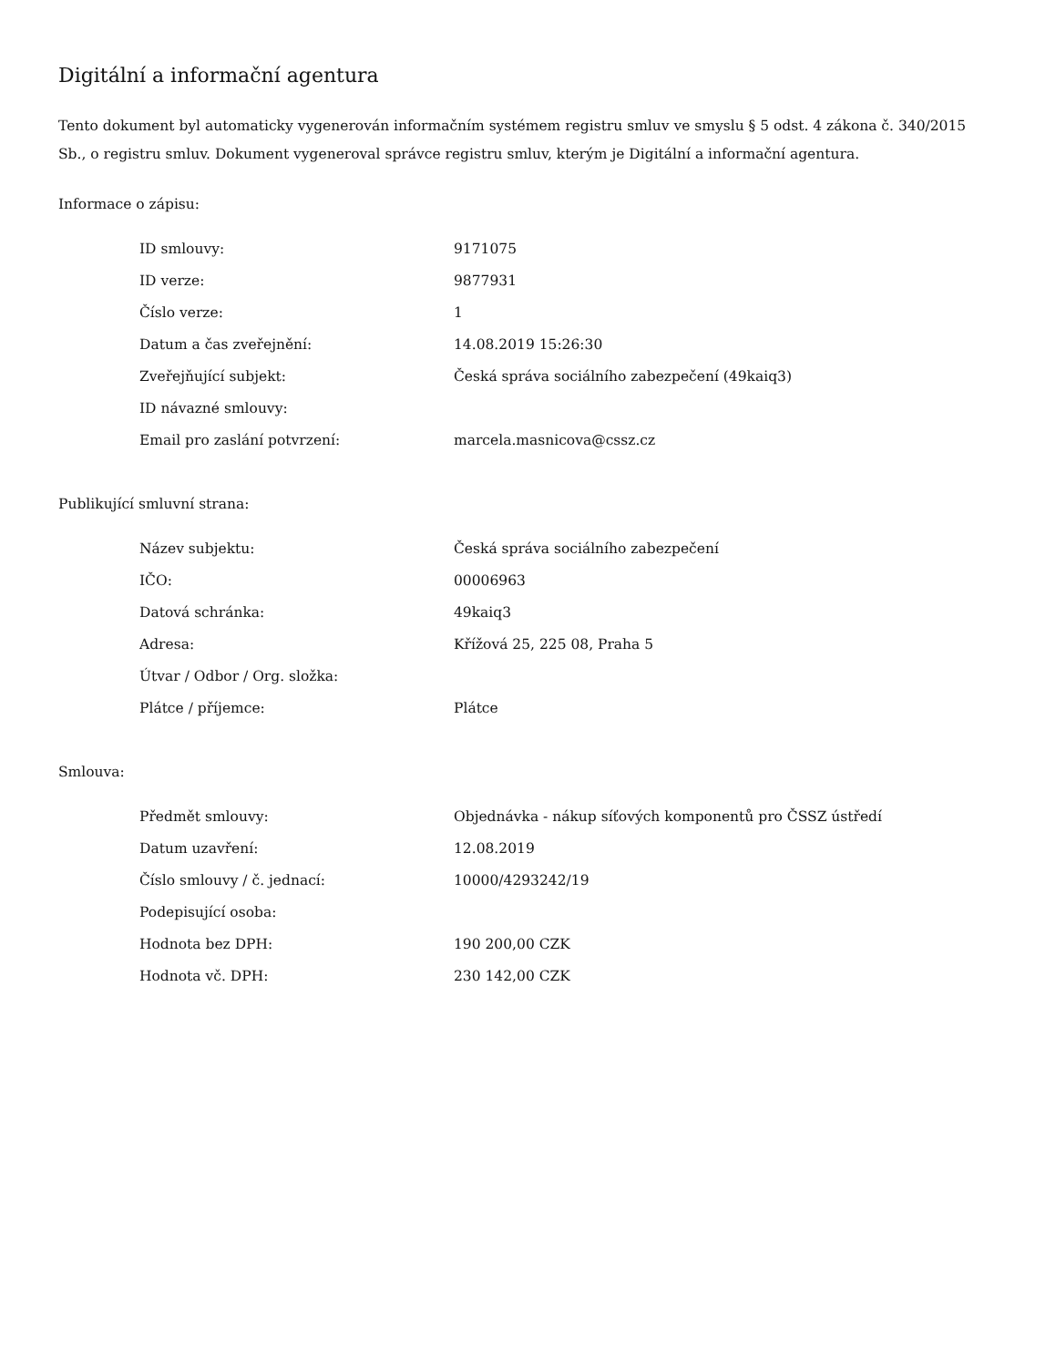Digitální a informační agentura
Tento dokument byl automaticky vygenerován informačním systémem registru smluv ve smyslu § 5 odst. 4 zákona č. 340/2015 Sb., o registru smluv. Dokument vygeneroval správce registru smluv, kterým je Digitální a informační agentura.
Informace o zápisu:
| ID smlouvy: | 9171075 |
| ID verze: | 9877931 |
| Číslo verze: | 1 |
| Datum a čas zveřejnění: | 14.08.2019 15:26:30 |
| Zveřejňující subjekt: | Česká správa sociálního zabezpečení (49kaiq3) |
| ID návazné smlouvy: | |
| Email pro zaslání potvrzení: | marcela.masnicova@cssz.cz |
Publikující smluvní strana:
| Název subjektu: | Česká správa sociálního zabezpečení |
| IČO: | 00006963 |
| Datová schránka: | 49kaiq3 |
| Adresa: | Křížová 25, 225 08, Praha 5 |
| Útvar / Odbor / Org. složka: | |
| Plátce / příjemce: | Plátce |
Smlouva:
| Předmět smlouvy: | Objednávka - nákup síťových komponentů pro ČSSZ ústředí |
| Datum uzavření: | 12.08.2019 |
| Číslo smlouvy / č. jednací: | 10000/4293242/19 |
| Podepisující osoba: | |
| Hodnota bez DPH: | 190 200,00 CZK |
| Hodnota vč. DPH: | 230 142,00 CZK |